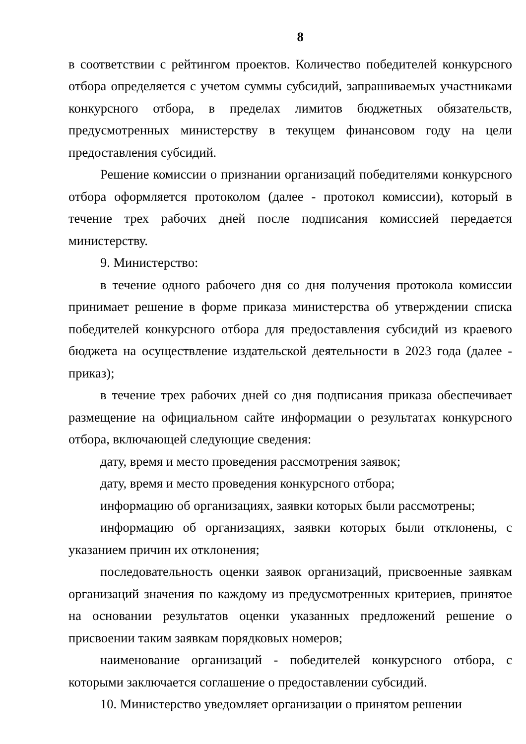8
в соответствии с рейтингом проектов. Количество победителей конкурсного отбора определяется с учетом суммы субсидий, запрашиваемых участниками конкурсного отбора, в пределах лимитов бюджетных обязательств, предусмотренных министерству в текущем финансовом году на цели предоставления субсидий.
Решение комиссии о признании организаций победителями конкурсного отбора оформляется протоколом (далее - протокол комиссии), который в течение трех рабочих дней после подписания комиссией передается министерству.
9. Министерство:
в течение одного рабочего дня со дня получения протокола комиссии принимает решение в форме приказа министерства об утверждении списка победителей конкурсного отбора для предоставления субсидий из краевого бюджета на осуществление издательской деятельности в 2023 года (далее - приказ);
в течение трех рабочих дней со дня подписания приказа обеспечивает размещение на официальном сайте информации о результатах конкурсного отбора, включающей следующие сведения:
дату, время и место проведения рассмотрения заявок;
дату, время и место проведения конкурсного отбора;
информацию об организациях, заявки которых были рассмотрены;
информацию об организациях, заявки которых были отклонены, с указанием причин их отклонения;
последовательность оценки заявок организаций, присвоенные заявкам организаций значения по каждому из предусмотренных критериев, принятое на основании результатов оценки указанных предложений решение о присвоении таким заявкам порядковых номеров;
наименование организаций - победителей конкурсного отбора, с которыми заключается соглашение о предоставлении субсидий.
10. Министерство уведомляет организации о принятом решении